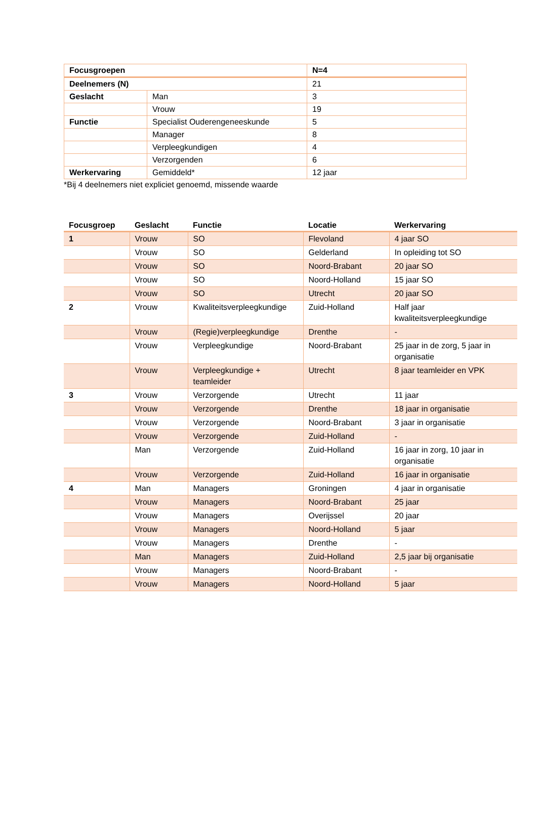| Focusgroepen | | N=4 |
| Deelnemers (N) | | 21 |
| Geslacht | Man | 3 |
| | Vrouw | 19 |
| Functie | Specialist Ouderengeneeskunde | 5 |
| | Manager | 8 |
| | Verpleegkundigen | 4 |
| | Verzorgenden | 6 |
| Werkervaring | Gemiddeld* | 12 jaar |
*Bij 4 deelnemers niet expliciet genoemd, missende waarde
| Focusgroep | Geslacht | Functie | Locatie | Werkervaring |
| --- | --- | --- | --- | --- |
| 1 | Vrouw | SO | Flevoland | 4 jaar SO |
| | Vrouw | SO | Gelderland | In opleiding tot SO |
| | Vrouw | SO | Noord-Brabant | 20 jaar SO |
| | Vrouw | SO | Noord-Holland | 15 jaar SO |
| | Vrouw | SO | Utrecht | 20 jaar SO |
| 2 | Vrouw | Kwaliteitsverpleegkundige | Zuid-Holland | Half jaar kwaliteitsverpleegkundige |
| | Vrouw | (Regie)verpleegkundige | Drenthe | - |
| | Vrouw | Verpleegkundige | Noord-Brabant | 25 jaar in de zorg, 5 jaar in organisatie |
| | Vrouw | Verpleegkundige + teamleider | Utrecht | 8 jaar teamleider en VPK |
| 3 | Vrouw | Verzorgende | Utrecht | 11 jaar |
| | Vrouw | Verzorgende | Drenthe | 18 jaar in organisatie |
| | Vrouw | Verzorgende | Noord-Brabant | 3 jaar in organisatie |
| | Vrouw | Verzorgende | Zuid-Holland | - |
| | Man | Verzorgende | Zuid-Holland | 16 jaar in zorg, 10 jaar in organisatie |
| | Vrouw | Verzorgende | Zuid-Holland | 16 jaar in organisatie |
| 4 | Man | Managers | Groningen | 4 jaar in organisatie |
| | Vrouw | Managers | Noord-Brabant | 25 jaar |
| | Vrouw | Managers | Overijssel | 20 jaar |
| | Vrouw | Managers | Noord-Holland | 5 jaar |
| | Vrouw | Managers | Drenthe | - |
| | Man | Managers | Zuid-Holland | 2,5 jaar bij organisatie |
| | Vrouw | Managers | Noord-Brabant | - |
| | Vrouw | Managers | Noord-Holland | 5 jaar |